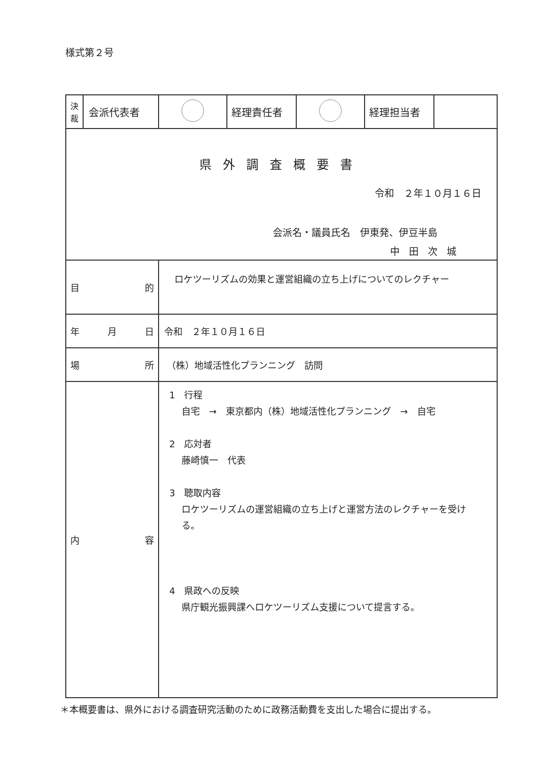様式第２号
| 決 裁 | 会派代表者 | | 経理責任者 | | 経理担当者 | |
| 県外調査概要書 令和 ２年１０月１６日 会派名・議員氏名 伊東発、伊豆半島 中田次城 | | | | | | |
| 目 的 | | ロケツーリズムの効果と運営組織の立ち上げについてのレクチャー | | | | |
| 年 月 日 | | 令和 ２年１０月１６日 | | | | |
| 場 所 | | （株）地域活性化プランニング 訪問 | | | | |
| 内 容 | | 1 行程 自宅 → 東京都内（株）地域活性化プランニング → 自宅 2 応対者 藤崎慎一 代表 3 聴取内容 ロケツーリズムの運営組織の立ち上げと運営方法のレクチャーを受け る。 4 県政への反映 県庁観光振興課へロケツーリズム支援について提言する。 | | | | |
＊本概要書は、県外における調査研究活動のために政務活動費を支出した場合に提出する。